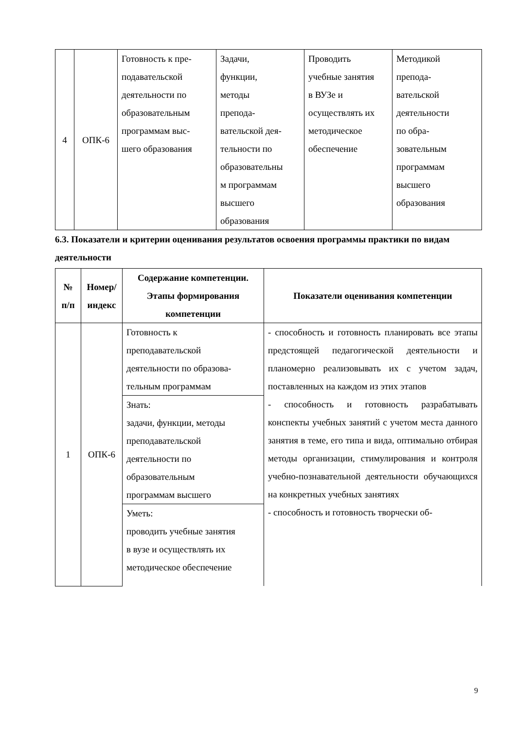| 4 | ОПК-6 | Готовность к пре- подавательской деятельности по образовательным программам выс- шего образования | Задачи, функции, методы препода- вательской дея- тельности по образовательны м программам высшего образования | Проводить учебные занятия в ВУЗе и осуществлять их методическое обеспечение | Методикой препода- вательской деятельности по обра- зовательным программам высшего образования |
6.3. Показатели и критерии оценивания результатов освоения программы практики по видам деятельности
| № п/п | Номер/ индекс | Содержание компетенции. Этапы формирования компетенции | Показатели оценивания компетенции |
| --- | --- | --- | --- |
| 1 | ОПК-6 | Готовность к преподавательской деятельности по образова- тельным программам | - способность и готовность планировать все этапы предстоящей педагогической деятельности и планомерно реализовывать их с учетом задач, поставленных на каждом из этих этапов - способность и готовность разрабатывать конспекты учебных занятий с учетом места данного занятия в теме, его типа и вида, оптимально отбирая методы организации, стимулирования и контроля учебно-познавательной деятельности обучающихся на конкретных учебных занятиях - способность и готовность творчески об- |
| | | Знать: задачи, функции, методы преподавательской деятельности по образовательным программам высшего | |
| | | Уметь: проводить учебные занятия в вузе и осуществлять их методическое обеспечение | |
9